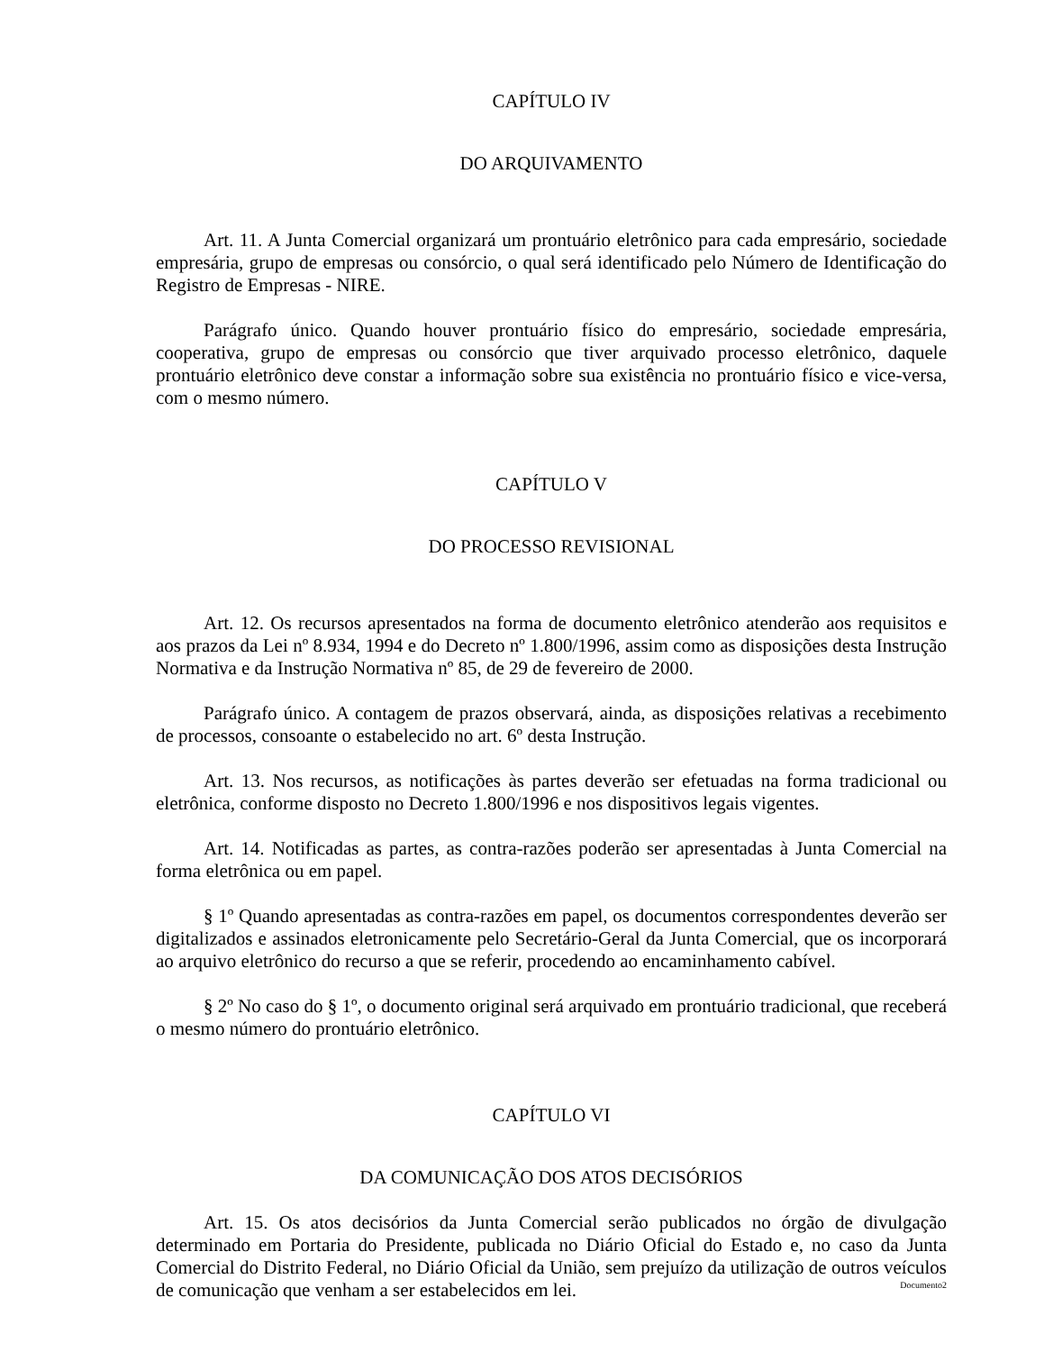CAPÍTULO IV
DO ARQUIVAMENTO
Art. 11. A Junta Comercial organizará um prontuário eletrônico para cada empresário, sociedade empresária, grupo de empresas ou consórcio, o qual será identificado pelo Número de Identificação do Registro de Empresas - NIRE.
Parágrafo único. Quando houver prontuário físico do empresário, sociedade empresária, cooperativa, grupo de empresas ou consórcio que tiver arquivado processo eletrônico, daquele prontuário eletrônico deve constar a informação sobre sua existência no prontuário físico e vice-versa, com o mesmo número.
CAPÍTULO V
DO PROCESSO REVISIONAL
Art. 12. Os recursos apresentados na forma de documento eletrônico atenderão aos requisitos e aos prazos da Lei nº 8.934, 1994 e do Decreto nº 1.800/1996, assim como as disposições desta Instrução Normativa e da Instrução Normativa nº 85, de 29 de fevereiro de 2000.
Parágrafo único. A contagem de prazos observará, ainda, as disposições relativas a recebimento de processos, consoante o estabelecido no art. 6º desta Instrução.
Art. 13. Nos recursos, as notificações às partes deverão ser efetuadas na forma tradicional ou eletrônica, conforme disposto no Decreto 1.800/1996 e nos dispositivos legais vigentes.
Art. 14. Notificadas as partes, as contra-razões poderão ser apresentadas à Junta Comercial na forma eletrônica ou em papel.
§ 1º Quando apresentadas as contra-razões em papel, os documentos correspondentes deverão ser digitalizados e assinados eletronicamente pelo Secretário-Geral da Junta Comercial, que os incorporará ao arquivo eletrônico do recurso a que se referir, procedendo ao encaminhamento cabível.
§ 2º No caso do § 1º, o documento original será arquivado em prontuário tradicional, que receberá o mesmo número do prontuário eletrônico.
CAPÍTULO VI
DA COMUNICAÇÃO DOS ATOS DECISÓRIOS
Art. 15. Os atos decisórios da Junta Comercial serão publicados no órgão de divulgação determinado em Portaria do Presidente, publicada no Diário Oficial do Estado e, no caso da Junta Comercial do Distrito Federal, no Diário Oficial da União, sem prejuízo da utilização de outros veículos de comunicação que venham a ser estabelecidos em lei.
Documento2